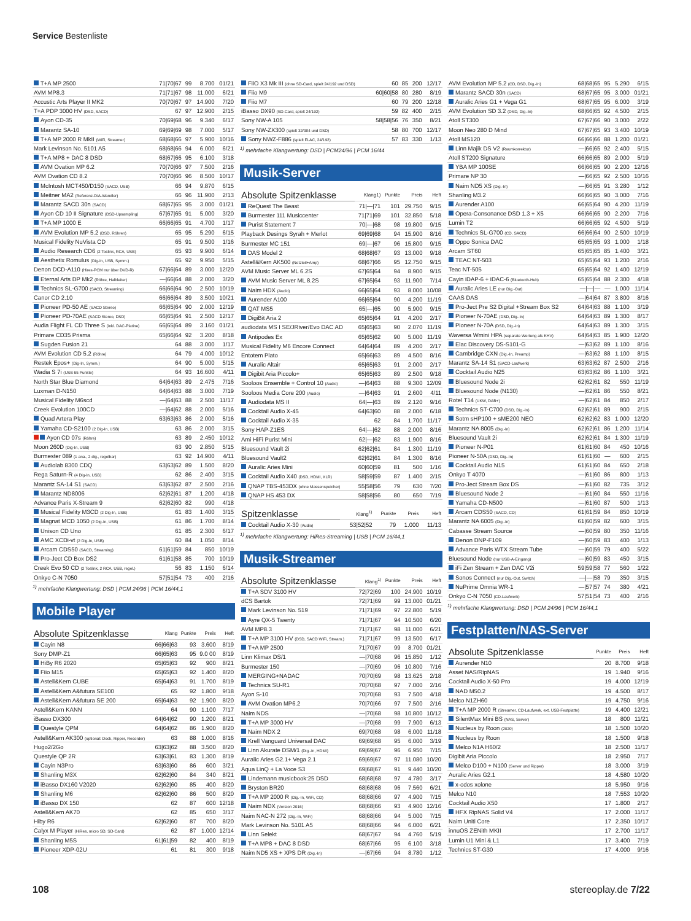Service Bestenliste
| T+A MP 2500 | 71/70/67 | 99 | 8.700 | 01/21 |
| AVM MP8.3 | 71/71/67 | 98 | 11.000 | 6/21 |
| Accustic Arts Player II MK2 | 70/70/67 | 97 | 14.900 | 7/20 |
| T+A PDP 3000 HV (DSD, SACD) | 67 | 97 | 12.900 | 2/15 |
| Ayon CD-35 | 70/69/68 | 96 | 9.340 | 6/17 |
| Marantz SA-10 | 69/69/69 | 98 | 7.000 | 5/17 |
| T+A MP 2000 R MkII (WiFi, Streamer) | 68/68/66 | 97 | 5.900 | 10/16 |
| Mark Levinson No. 5101 A5 | 68/68/66 | 94 | 6.000 | 6/21 |
| T+A MP8 + DAC 8 DSD | 68/67/66 | 95 | 6.100 | 3/18 |
| AVM Ovation MP 6.2 | 70/70/66 | 97 | 7.500 | 2/16 |
| AVM Ovation CD 8.2 | 70/70/66 | 96 | 8.500 | 10/17 |
| McIntosh MCT450/D150 (SACD, USB) | 66 | 94 | 9.870 | 6/15 |
| Meitner MA2 (Referenz-D/A-Wandler) | 66 | 96 | 11.900 | 2/13 |
| Marantz SACD 30n (SACD) | 68/67/65 | 95 | 3.000 | 01/21 |
| Ayon CD 10 II Signature (DSD-Upsampling) | 67/67/65 | 91 | 5.000 | 3/20 |
| T+A MP 1000 E | 66/66/65 | 91 | 4.700 | 1/17 |
| AVM Evolution MP 5.2 (DSD, Röhren) | 65 | 95 | 5.290 | 6/15 |
| Musical Fidelity NuVista CD | 65 | 91 | 9.500 | 1/16 |
| Audio Research CD6 (2 Toslink, RCA, USB) | 65 | 93 | 9.900 | 6/14 |
| Aesthetix Romulus (Dig-In, USB, Symm.) | 65 | 92 | 9.950 | 5/15 |
| Denon DCD-A110 (Hires-PCM nur über DVD-R) | 67/66/64 | 89 | 3.000 | 12/20 |
| Eternal Arts DP Mk2 (Röhre, Halbleiter) | —/66/64 | 88 | 2.000 | 3/20 |
| Technics SL-G700 (SACD, Streaming) | 66/66/64 | 90 | 2.500 | 10/19 |
| Canor CD 2.10 | 66/66/64 | 89 | 3.500 | 10/21 |
| Pioneer PD-50 AE (SACD Stereo) | 66/65/64 | 90 | 2.000 | 12/19 |
| Pioneer PD-70AE (SACD Stereo, DSD) | 66/65/64 | 91 | 2.500 | 12/17 |
| Audia Flight FL CD Three S (inkl. DAC-Platine) | 66/65/64 | 89 | 3.160 | 01/21 |
| Primare CD35 Prisma | 65/66/64 | 92 | 3.200 | 8/18 |
| Sugden Fusion 21 | 64 | 88 | 3.000 | 1/17 |
| AVM Evolution CD 5.2 (Röhre) | 64 | 79 | 4.000 | 10/12 |
| Restek Epos+ (Dig-In, Symm.) | 64 | 90 | 5.000 | 5/15 |
| Wadia S 7i (USB 65 Punkte) | 64 | 93 | 16.600 | 4/11 |
| North Star Blue Diamond | 64/64/63 | 89 | 2.475 | 7/16 |
| Luxman D-N150 | 64/64/63 | 88 | 3.000 | 7/19 |
| Musical Fidelity M6scd | —/64/63 | 88 | 2.500 | 11/17 |
| Creek Evolution 100CD | —/64/62 | 88 | 2.000 | 5/16 |
| Quad Artera Play | 63/63/63 | 86 | 2.000 | 5/16 |
| Yamaha CD-S2100 (2 Dig-In, USB) | 63 | 86 | 2.000 | 3/15 |
| Ayon CD 07s (Röhre) | 63 | 89 | 2.450 | 10/12 |
| Moon 260D (Dig-In, USB) | 63 | 90 | 2.850 | 5/15 |
| Burmester 089 (1 ana., 2 dig., regelbar) | 63 | 92 | 14.900 | 4/11 |
| Audiolab 8300 CDQ | 63/63/62 | 89 | 1.500 | 8/20 |
| Rega Saturn-R (4 Dig-In, USB) | 62 | 86 | 2.400 | 3/15 |
| Marantz SA-14 S1 (SACD) | 63/63/62 | 87 | 2.500 | 2/16 |
| Marantz ND8006 | 62/62/61 | 87 | 1.200 | 4/18 |
| Advance Paris X-Stream 9 | 62/62/60 | 82 | 990 | 4/18 |
| Musical Fidelity M3CD (2 Dig-In, USB) | 61 | 83 | 1.400 | 3/15 |
| Magnat MCD 1050 (2 Dig-In, USB) | 61 | 86 | 1.700 | 8/14 |
| Unison CD Uno | 61 | 85 | 2.300 | 6/17 |
| AMC XCDi-vt (2 Dig-In, USB) | 60 | 84 | 1.050 | 8/14 |
| Arcam CDS50 (SACD, Streaming) | 61/61/59 | 84 | 850 | 10/19 |
| Pro-Ject CD Box DS2 | 61/61/58 | 85 | 700 | 10/19 |
| Creek Evo 50 CD (2 Toslink, 2 RCA, USB, regel.) | 56 | 83 | 1.150 | 6/14 |
| Onkyo C-N 7050 | 57/51/54 | 73 | 400 | 2/16 |
<sup>1)</sup> mehrfache Klangwertung: DSD | PCM 24/96 | PCM 16/44,1
Mobile Player
| Absolute Spitzenklasse | Klang | Punkte | Preis | Heft |
| --- | --- | --- | --- | --- |
| Cayin N8 | 66/66/63 | 93 | 3.600 | 8/19 |
| Sony DMP-Z1 | 66/65/63 | 95 | 9.0 00 | 8/19 |
| HiBy R6 2020 | 65/65/63 | 92 | 900 | 8/21 |
| Fiio M15 | 65/65/63 | 92 | 1.400 | 8/20 |
| Astell&Kern CUBE | 65/64/63 | 91 | 1.700 | 8/19 |
| Astell&Kern A&futura SE100 | 65 | 92 | 1.800 | 9/18 |
| Astell&Kern A&futura SE 200 | 65/64/63 | 92 | 1.900 | 8/20 |
| Astell&Kern KANN | 64 | 90 | 1.100 | 7/17 |
| iBasso DX300 | 64/64/62 | 90 | 1.200 | 8/21 |
| Questyle QPM | 64/64/62 | 86 | 1.900 | 8/20 |
| Astell&Kern AK300 (optional: Dock, Ripper, Recorder) | 63 | 88 | 1.000 | 8/16 |
| Hugo2/2Go | 63/63/62 | 88 | 3.500 | 8/20 |
| Questyle QP 2R | 63/63/61 | 83 | 1.300 | 8/19 |
| Cayin N3Pro | 63/63/60 | 86 | 600 | 3/21 |
| Shanling M3X | 62/62/60 | 84 | 340 | 8/21 |
| iBasso DX160 V2020 | 62/62/60 | 85 | 400 | 8/20 |
| Shanling M6 | 62/62/60 | 86 | 500 | 8/20 |
| iBasso DX 150 | 62 | 87 | 600 | 12/18 |
| Astell&Kern AK70 | 62 | 85 | 650 | 3/17 |
| Hiby R6 | 62/62/60 | 87 | 700 | 8/20 |
| Calyx M Player (HiRes, micro SD, SD-Card) | 62 | 87 | 1.000 | 12/14 |
| Shanling M5S | 61/61/59 | 82 | 400 | 8/19 |
| Pioneer XDP-02U | 61 | 81 | 300 | 9/18 |
| FiiO X3 Mk III (ohne SD-Card, spielt 24/192 und DSD) | 60 | 85 | 200 | 12/17 |
| Fiio M9 | 60/60/58 | 80 | 280 | 8/19 |
| Fiio M7 | 60 | 79 | 200 | 12/18 |
| iBasso DX90 (SD-Card, spielt 24/192) | 59 | 82 | 400 | 2/15 |
| Sony NW-A 105 | 58/58/56 | 76 | 350 | 8/21 |
| Sony NW-ZX300 (spielt 32/384 und DSD) | 58 | 80 | 700 | 12/17 |
| Sony NWZ-F886 (spielt FLAC, 24/192) | 57 | 83 | 330 | 1/13 |
<sup>1)</sup> mehrfache Klangwertung: DSD | PCM24/96 | PCM 16/44
Musik-Server
| Absolute Spitzenklasse | Klang1) | Punkte | Preis | Heft |
| --- | --- | --- | --- | --- |
| ReQuest The Beast | 71/—/71 | 101 | 29.750 | 9/15 |
| Burmester 111 Musiccenter | 71/71/69 | 101 | 32.850 | 5/18 |
| Purist Statement 7 | 70/—/68 | 98 | 19.800 | 9/15 |
| Playback Desings Syrah + Merlot | 69/69/68 | 94 | 15.900 | 8/16 |
| Burmester MC 151 | 69/—/67 | 96 | 15.800 | 9/15 |
| DAS Model 2 | 68/68/67 | 93 | 13.000 | 9/18 |
| Astell&Kern AK500 (Netzteil+Amp) | 68/67/66 | 95 | 12.750 | 9/15 |
| AVM Music Server ML 6.2S | 67/65/64 | 94 | 8.900 | 9/15 |
| AVM Music Server ML 8.2S | 67/65/64 | 93 | 11.900 | 7/14 |
| Naim HDX (Audio) | 66/65/64 | 93 | 8.000 | 10/08 |
| Aurender A100 | 66/65/64 | 90 | 4.200 | 11/19 |
| QAT MS5 | 65/—/65 | 90 | 5.900 | 9/15 |
| DigiBit Aria 2 | 65/65/64 | 91 | 4.200 | 2/17 |
| audiodata MS I SE/JRiver/Evo DAC AD | 65/65/63 | 90 | 2.070 | 11/19 |
| Antipodes Ex | 65/65/62 | 90 | 5.000 | 11/19 |
| Musical Fidelity M6 Encore Connect | 64/64/64 | 89 | 4.200 | 2/17 |
| Entotem Plato | 65/66/63 | 89 | 4.500 | 8/16 |
| Auralic Altair | 65/65/63 | 91 | 2.000 | 2/17 |
| Digibit Aria Piccolo+ | 65/65/63 | 89 | 2.500 | 9/18 |
| Sooloos Ensemble + Control 10 (Audio) | —/64/63 | 88 | 9.300 | 12/09 |
| Sooloos Media Core 200 (Audio) | —/64/63 | 91 | 2.600 | 4/11 |
| Audiodata MS II | 64/—/63 | 89 | 2.120 | 9/16 |
| Cocktail Audio X-45 | 64/63/60 | 88 | 2.000 | 6/18 |
| Cocktail Audio X-35 | 62 | 84 | 1.700 | 11/17 |
| Sony HAP-Z1ES | 64/—/62 | 88 | 2.000 | 8/16 |
| Ami HiFi Purist Mini | 62/—/62 | 83 | 1.900 | 8/16 |
| Bluesound Vault 2i | 62/62/61 | 84 | 1.300 | 11/19 |
| Bluesound Vault2 | 62/62/61 | 84 | 1.300 | 8/16 |
| Auralic Aries Mini | 60/60/59 | 81 | 500 | 1/16 |
| Cocktail Audio X40 (DSD, HDMI, XLR) | 58/59/59 | 87 | 1.400 | 2/15 |
| QNAP TBS-453DX (ohne Massenspeicher) | 55/58/56 | 79 | 630 | 7/20 |
| QNAP HS 453 DX | 58/58/56 | 80 | 650 | 7/19 |
| Spitzenklasse | Klang<sup>1)</sup> | Punkte | Preis | Heft |
| --- | --- | --- | --- | --- |
| Cocktail Audio X-30 (Audio) | 53/52/52 | 79 | 1.000 | 11/13 |
<sup>1)</sup> mehrfache Klangwertung: HiRes-Streaming | USB | PCM 16/44,1
Musik-Streamer
| Absolute Spitzenklasse | Klang<sup>1)</sup> | Punkte | Preis | Heft |
| --- | --- | --- | --- | --- |
| T+A SDV 3100 HV | 72/72/69 | 100 | 24.900 | 10/19 |
| dCS Bartok | 72/71/69 | 99 | 13.000 | 01/21 |
| Mark Levinson No. 519 | 71/71/69 | 97 | 22.800 | 5/19 |
| Ayre QX-5 Twenty | 71/71/67 | 94 | 10.500 | 6/20 |
| AVM MP8.3 | 71/71/67 | 98 | 11.000 | 6/21 |
| T+A MP 3100 HV (DSD, SACD WiFi, Stream.) | 71/71/67 | 99 | 13.500 | 6/17 |
| T+A MP 2500 | 71/70/67 | 99 | 8.700 | 01/21 |
| Linn Klimax DS/1 | —/70/68 | 96 | 15.850 | 1/12 |
| Burmester 150 | —/70/69 | 96 | 10.800 | 7/16 |
| MERGING+NADAC | 70/70/69 | 98 | 13.625 | 2/18 |
| Technics SU-R1 | 70/70/68 | 97 | 7.000 | 2/16 |
| Ayon S-10 | 70/70/68 | 93 | 7.500 | 4/18 |
| AVM Ovation MP6.2 | 70/70/66 | 97 | 7.500 | 2/16 |
| Naim NDS | —/70/68 | 98 | 10.800 | 10/12 |
| T+A MP 3000 HV | —/70/68 | 99 | 7.900 | 6/13 |
| Naim NDX 2 | 69/70/68 | 98 | 6.000 | 11/18 |
| Krell Vanguard Universal DAC | 69/69/68 | 95 | 6.000 | 3/19 |
| Linn Akurate DSM/1 (Dig.-In, HDMI) | 69/69/67 | 96 | 6.950 | 7/15 |
| Auralic Aries G2.1+ Vega 2.1 | 69/69/67 | 97 | 11.080 | 10/20 |
| Aqua LinQ + La Voce S3 | 69/68/67 | 91 | 9.440 | 10/20 |
| Lindemann musicbook:25 DSD | 68/68/68 | 97 | 4.780 | 3/17 |
| Bryston BR20 | 68/68/68 | 96 | 7.560 | 6/21 |
| T+A MP 2000 R (Dig.-In, WiFi, CD) | 68/68/66 | 97 | 4.900 | 7/15 |
| Naim NDX (Version 2016) | 68/68/66 | 93 | 4.900 | 12/16 |
| Naim NAC-N 272 (Dig.-In, WiFi) | 68/68/66 | 94 | 5.000 | 7/15 |
| Mark Levinson No. 5101 A5 | 68/68/66 | 94 | 6.000 | 6/21 |
| Linn Selekt | 68/67/67 | 94 | 4.760 | 5/19 |
| T+A MP8 + DAC 8 DSD | 68/67/66 | 95 | 6.100 | 3/18 |
| Naim ND5 XS + XPS DR (Dig.-In) | —/67/66 | 94 | 8.780 | 1/12 |
| AVM Evolution MP 5.2 (CD, DSD, Dig.-In) | 68/68/65 | 95 | 5.290 | 6/15 |
| Marantz SACD 30n (SACD) | 68/67/65 | 95 | 3.000 | 01/21 |
| Auralic Aries G1 + Vega G1 | 68/67/65 | 95 | 6.000 | 3/19 |
| AVM Evolution SD 3.2 (DSD, Dig.-In) | 68/66/65 | 92 | 4.500 | 2/15 |
| Atoll ST300 | 67/67/66 | 90 | 3.000 | 2/22 |
| Moon Neo 280 D Mind | 67/67/65 | 93 | 3.400 | 10/19 |
| Atoll MS120 | 66/66/66 | 88 | 1.200 | 01/21 |
| Linn Majik DS V2 (Raumkorrektur) | —/66/65 | 92 | 2.400 | 5/15 |
| Atoll ST200 Signature | 66/66/65 | 89 | 2.000 | 5/19 |
| YBA MP 100SE | 66/66/65 | 90 | 2.200 | 12/16 |
| Primare NP 30 | —/66/65 | 92 | 2.500 | 10/16 |
| Naim ND5 XS (Dig.-In) | —/66/65 | 91 | 3.280 | 1/12 |
| Shanling M3.2 | 66/66/65 | 90 | 3.000 | 7/16 |
| Aurender A100 | 66/65/64 | 90 | 4.200 | 11/19 |
| Opera-Consonance DSD 1.3 + X5 | 66/66/65 | 90 | 2.200 | 7/16 |
| Lumin T2 | 66/66/65 | 92 | 4.500 | 5/19 |
| Technics SL-G700 (CD, SACD) | 66/66/64 | 90 | 2.500 | 10/19 |
| Oppo Sonica DAC | 65/65/65 | 93 | 1.000 | 1/18 |
| Arcam ST60 | 65/65/65 | 85 | 1.400 | 3/21 |
| TEAC NT-503 | 65/65/64 | 93 | 1.200 | 2/16 |
| Teac NT-505 | 65/65/64 | 92 | 1.400 | 12/19 |
| Cayin iDAP-6 + iDAC-6 (Bluetooth-Hub) | 65/65/64 | 88 | 2.300 | 4/18 |
| Auralic Aries LE (nur Dig.-Out) | —/—/— | — | 1.000 | 11/14 |
| CAAS DAS | —/64/64 | 87 | 3.800 | 8/16 |
| Pro-Ject Pre S2 Digital +Stream Box S2 | 64/64/63 | 88 | 1.100 | 3/19 |
| Pioneer N-70AE (DSD, Dig.-In) | 64/64/63 | 89 | 1.300 | 8/17 |
| Pioneer N-70A (DSD, Dig.-In) | 64/64/63 | 89 | 1.300 | 3/15 |
| Waversa Wmini HPA (separate Wertung als KHV) | 64/64/63 | 85 | 1.900 | 12/20 |
| Elac Discovery DS-S101-G | —/63/62 | 89 | 1.100 | 8/16 |
| Cambridge CXN (Dig.-In, Preamp) | —/63/62 | 88 | 1.100 | 8/15 |
| Marantz SA-14 S1 (SACD-Laufwerk) | 63/63/62 | 87 | 2.500 | 2/16 |
| Cocktail Audio N25 | 63/63/62 | 86 | 1.100 | 3/21 |
| Bluesound Node 2i | 62/62/61 | 82 | 550 | 11/19 |
| Bluesound Node (N130) | —/62/61 | 86 | 550 | 8/21 |
| Rotel T14 (UKW, DAB+) | —/62/61 | 84 | 850 | 2/17 |
| Technics ST-C700 (DSD, Dig.-In) | 62/62/61 | 89 | 900 | 2/15 |
| Sotm sHP100 + sME200 NEO | 62/62/62 | 83 | 1.000 | 12/20 |
| Marantz NA 8005 (Dig.-In) | 62/62/61 | 86 | 1.200 | 11/14 |
| Bluesound Vault 2i | 62/62/61 | 84 | 1.300 | 11/19 |
| Pioneer N-P01 | 61/61/60 | 84 | 450 | 10/16 |
| Pioneer N-50A (DSD, Dig.-In) | 61/61/60 | — | 600 | 2/15 |
| Cocktail Audio N15 | 61/61/60 | 84 | 650 | 2/18 |
| Onkyo T 4070 | —/61/60 | 86 | 800 | 1/13 |
| Pro-Ject Stream Box DS | —/61/60 | 82 | 735 | 3/12 |
| Bluesound Node 2 | —/61/60 | 84 | 550 | 11/16 |
| Yamaha CD-N500 | —/61/60 | 87 | 500 | 1/13 |
| Arcam CDS50 (SACD, CD) | 61/61/59 | 84 | 850 | 10/19 |
| Marantz NA 6005 (Dig.-In) | 61/60/59 | 82 | 600 | 3/15 |
| Cabasse Stream Source | —/60/59 | 80 | 350 | 11/16 |
| Denon DNP-F109 | —/60/59 | 83 | 400 | 1/13 |
| Advance Paris WTX Stream Tube | —/60/59 | 79 | 400 | 5/22 |
| Bluesound Node (nur USB-A-Eingang) | —/60/59 | 83 | 450 | 3/15 |
| iFi Zen Stream + Zen DAC V2i | 59/59/58 | 77 | 560 | 1/22 |
| Sonos Connect (nur Dig.-Out, Switch) | —/—/58 | 79 | 350 | 3/15 |
| NuPrime Omnia WR-1 | —/57/57 | 74 | 380 | 4/21 |
| Onkyo C-N 7050 (CD-Laufwerk) | 57/51/54 | 73 | 400 | 2/16 |
<sup>1)</sup> mehrfache Klangwertung: DSD | PCM 24/96 | PCM 16/44,1
Festplatten/NAS-Server
| Absolute Spitzenklasse | Punkte | Preis | Heft |
| --- | --- | --- | --- |
| Aurender N10 | 20 | 8.700 | 9/18 |
| Asset NAS/RipNAS | 19 | 1.940 | 9/16 |
| Cocktail Audio X-50 Pro | 19 | 4.000 | 12/19 |
| NAD M50.2 | 19 | 4.500 | 8/17 |
| Melco N1ZH60 | 19 | 4.750 | 9/16 |
| T+A MP 2000 R (Streamer, CD-Laufwerk, ext. USB-Festplatte) | 19 | 4.400 | 12/21 |
| SilentMax Mini BS (NAS, Server) | 18 | 800 | 11/21 |
| Nucleus by Roon (2020) | 18 | 1.500 | 10/20 |
| Nucleus by Roon | 18 | 1.500 | 9/18 |
| Melco N1A H60/2 | 18 | 2.500 | 11/17 |
| Digibit Aria Piccolo | 18 | 2.950 | 7/17 |
| Melco D100 + N100 (Server und Ripper) | 18 | 3.000 | 3/19 |
| Auralic Aries G2.1 | 18 | 4.580 | 10/20 |
| x-odos xolone | 18 | 5.950 | 9/16 |
| Melco N10 | 18 | 7.553 | 10/20 |
| Cocktail Audio X50 | 17 | 1.800 | 2/17 |
| HFX RipNAS Solid V4 | 17 | 2.000 | 11/17 |
| Naim Uniti Core | 17 | 2.350 | 10/17 |
| innuOS ZENith MKII | 17 | 2.700 | 11/17 |
| Lumin U1 Mini & L1 | 17 | 3.400 | 7/19 |
| Technics ST-G30 | 17 | 4.000 | 9/16 |
108 stereoplay.de 7/22